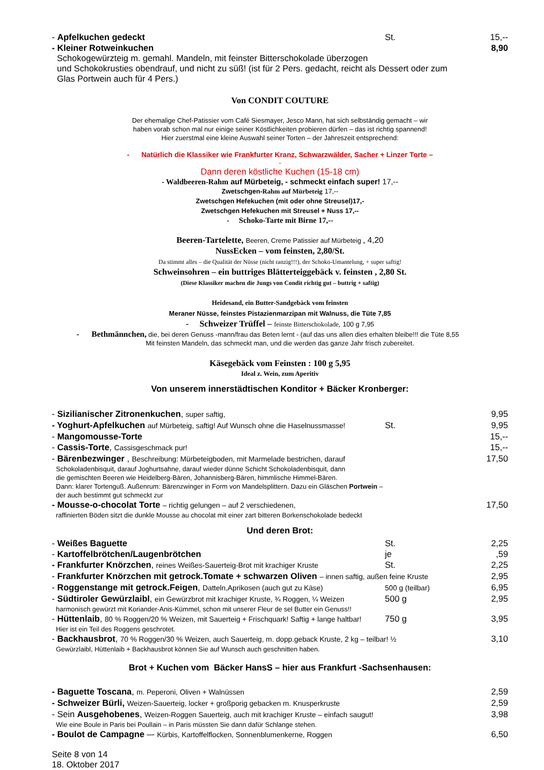- Apfelkuchen gedeckt St. 15,--
- Kleiner Rotweinkuchen 8,90
Schokogewürzteig m. gemahl. Mandeln, mit feinster Bitterschokolade überzogen
und Schokokrusties obendrauf, und nicht zu süß! (ist für 2 Pers. gedacht, reicht als Dessert oder zum
Glas Portwein auch für 4 Pers.)
Von CONDIT COUTURE
Der ehemalige Chef-Patissier vom Café Siesmayer, Jesco Mann, hat sich selbständig gemacht – wir
haben vorab schon mal nur einige seiner Köstlichkeiten probieren dürfen – das ist richtig spannend!
Hier zuerstmal eine kleine Auswahl seiner Torten – der Jahreszeit entsprechend:
- Natürlich die Klassiker wie Frankfurter Kranz, Schwarzwälder, Sacher + Linzer Torte –
-
Dann deren köstliche Kuchen (15-18 cm)
- Waldbeeren-Rahm auf Mürbeteig, - schmeckt einfach super! 17,--
Zwetschgen-Rahm auf Mürbeteig 17,--
Zwetschgen Hefekuchen (mit oder ohne Streusel)17,-
Zwetschgen Hefekuchen mit Streusel + Nuss 17,--
- Schoko-Tarte mit Birne 17,--
Beeren-Tartelette, Beeren, Creme Patissier auf Mürbeteig „ 4,20
NussEcken – vom feinsten, 2,80/St.
Da stimmt alles – die Qualität der Nüsse (nicht ranzig!!!), der Schoko-Umantelung, + super saftig!
Schweinsohren – ein buttriges Blätterteiggebäck v. feinsten , 2,80 St.
(Diese Klassiker machen die Jungs von Condit richtig gut – buttrig + saftig)
Heidesand, ein Butter-Sandgebäck vom feinsten
Meraner Nüsse, feinstes Pistazienmarzipan mit Walnuss, die Tüte 7,85
- Schweizer Trüffel – feinste Bitterschokolade, 100 g 7,95
- Bethmännchen, die, bei deren Genuss -mann/frau das Beten lernt - (auf das uns allen dies erhalten bleibe!!! die Tüte 8,55
Mit feinsten Mandeln, das schmeckt man, und die werden das ganze Jahr frisch zubereitet.
Käsegebäck vom Feinsten : 100 g 5,95
Ideal z. Wein, zum Aperitiv
Von unserem innerstädtischen Konditor + Bäcker Kronberger:
- Sizilianischer Zitronenkuchen, super saftig, 9,95
- Yoghurt-Apfelkuchen auf Mürbeteig, saftig! Auf Wunsch ohne die Haselnussmasse! St. 9,95
- Mangomousse-Torte 15,--
- Cassis-Torte, Cassisgeschmack pur! 15,--
- Bärenbezwinger , Beschreibung: Mürbeteigboden, mit Marmelade bestrichen, darauf 17,50
Schokoladenbisquit, darauf Joghurtsahne, darauf wieder dünne Schicht Schokoladenbisquit, dann
die gemischten Beeren wie Heidelberg-Bären, Johannisberg-Bären, himmlische Himmel-Bären.
Dann: klarer Tortenguß. Außenrum: Bärenzwinger in Form von Mandelsplittern. Dazu ein Gläschen Portwein –
der auch bestimmt gut schmeckt zur
- Mousse-o-chocolat Torte – richtig gelungen – auf 2 verschiedenen, 17,50
raffinierten Böden sitzt die dunkle Mousse au chocolat mit einer zart bitteren Borkenschokolade bedeckt
Und deren Brot:
- Weißes Baguette St. 2,25
- Kartoffelbrötchen/Laugenbrötchen je,59
- Frankfurter Knörzchen, reines Weißes-Sauerteig-Brot mit krachiger Kruste St. 2,25
- Frankfurter Knörzchen mit getrock.Tomate + schwarzen Oliven – innen saftig, außen feine Kruste 2,95
- Roggenstange mit getrock.Feigen, Datteln,Aprikosen (auch gut zu Käse) 500 g (teilbar) 6,95
- Südtiroler Gewürzlaibl, ein Gewürzbrot mit krachiger Kruste, ¾ Roggen, ¼ Weizen 500 g 2,95
harmonisch gewürzt mit Koriander-Anis-Kümmel, schon mit unserer Fleur de sel Butter ein Genuss!!
- Hüttenlaib, 80 % Roggen/20 % Weizen, mit Sauerteig + Frischquark! Saftig + lange haltbar! 750 g 3,95
Hier ist ein Teil des Roggens geschrotet.
- Backhausbrot, 70 % Roggen/30 % Weizen, auch Sauerteig, m. dopp.geback Kruste, 2 kg – teilbar! ½ 3,10
Gewürzlaibl, Hüttenlaib + Backhausbrot können Sie auf Wunsch auch geschnitten haben.
Brot + Kuchen vom Bäcker HansS – hier aus Frankfurt -Sachsenhausen:
- Baguette Toscana, m. Peperoni, Oliven + Walnüssen 2,59
- Schweizer Bürli, Weizen-Sauerteig, locker + großporig gebacken m. Knusperkruste 2,59
- Sein Ausgehobenes, Weizen-Roggen Sauerteig, auch mit krachiger Kruste – einfach saugut! 3,98
Wie eine Boule in Paris bei Poullain – in Paris müssten Sie dann dafür Schlange stehen.
- Boulot de Campagne –- Kürbis, Kartoffelflocken, Sonnenblumenkerne, Roggen 6,50
Seite 8 von 14
18. Oktober 2017